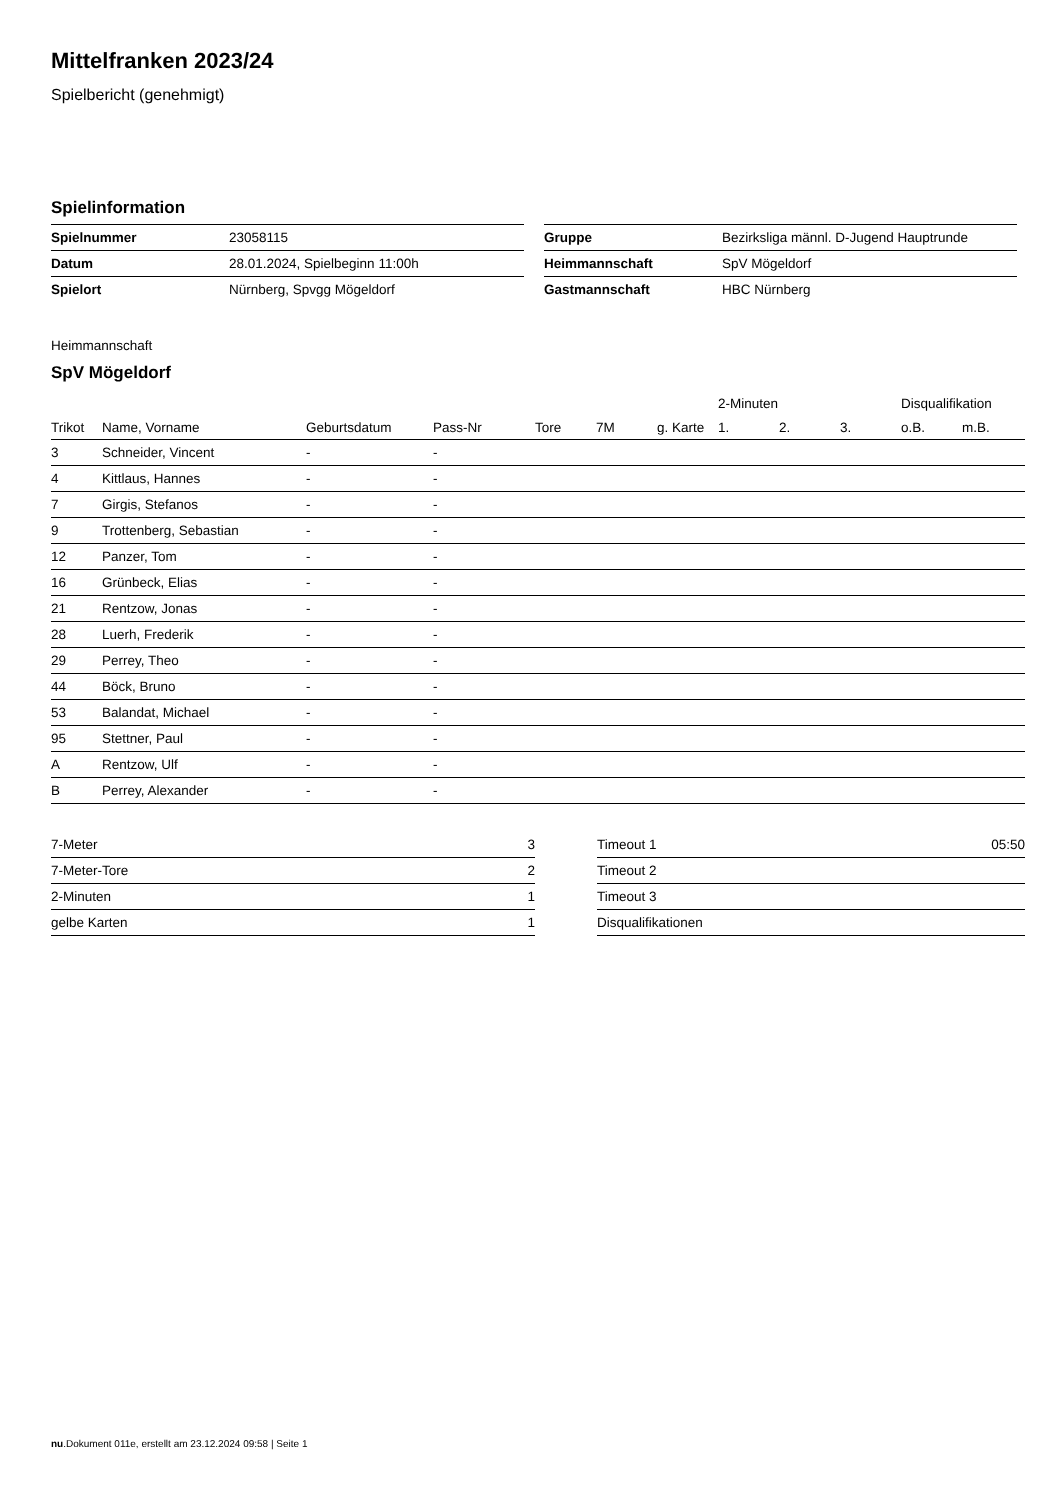Mittelfranken 2023/24
Spielbericht (genehmigt)
Spielinformation
| Spielnummer | 23058115 |
| Datum | 28.01.2024, Spielbeginn 11:00h |
| Spielort | Nürnberg, Spvgg Mögeldorf |
| Gruppe | Bezirksliga männl. D-Jugend Hauptrunde |
| Heimmannschaft | SpV Mögeldorf |
| Gastmannschaft | HBC Nürnberg |
Heimmannschaft
SpV Mögeldorf
| | | | | | | | 2-Minuten | | | Disqualifikation | |
| --- | --- | --- | --- | --- | --- | --- | --- | --- | --- | --- | --- |
| Trikot | Name, Vorname | Geburtsdatum | Pass-Nr | Tore | 7M | g. Karte | 1. | 2. | 3. | o.B. | m.B. |
| 3 | Schneider, Vincent | - | - | | | | | | | | |
| 4 | Kittlaus, Hannes | - | - | | | | | | | | |
| 7 | Girgis, Stefanos | - | - | | | | | | | | |
| 9 | Trottenberg, Sebastian | - | - | | | | | | | | |
| 12 | Panzer, Tom | - | - | | | | | | | | |
| 16 | Grünbeck, Elias | - | - | | | | | | | | |
| 21 | Rentzow, Jonas | - | - | | | | | | | | |
| 28 | Luerh, Frederik | - | - | | | | | | | | |
| 29 | Perrey, Theo | - | - | | | | | | | | |
| 44 | Böck, Bruno | - | - | | | | | | | | |
| 53 | Balandat, Michael | - | - | | | | | | | | |
| 95 | Stettner, Paul | - | - | | | | | | | | |
| A | Rentzow, Ulf | - | - | | | | | | | | |
| B | Perrey, Alexander | - | - | | | | | | | | |
| 7-Meter | 3 |
| 7-Meter-Tore | 2 |
| 2-Minuten | 1 |
| gelbe Karten | 1 |
| Timeout 1 | 05:50 |
| Timeout 2 | |
| Timeout 3 | |
| Disqualifikationen | |
nu.Dokument 011e, erstellt am 23.12.2024 09:58 | Seite 1